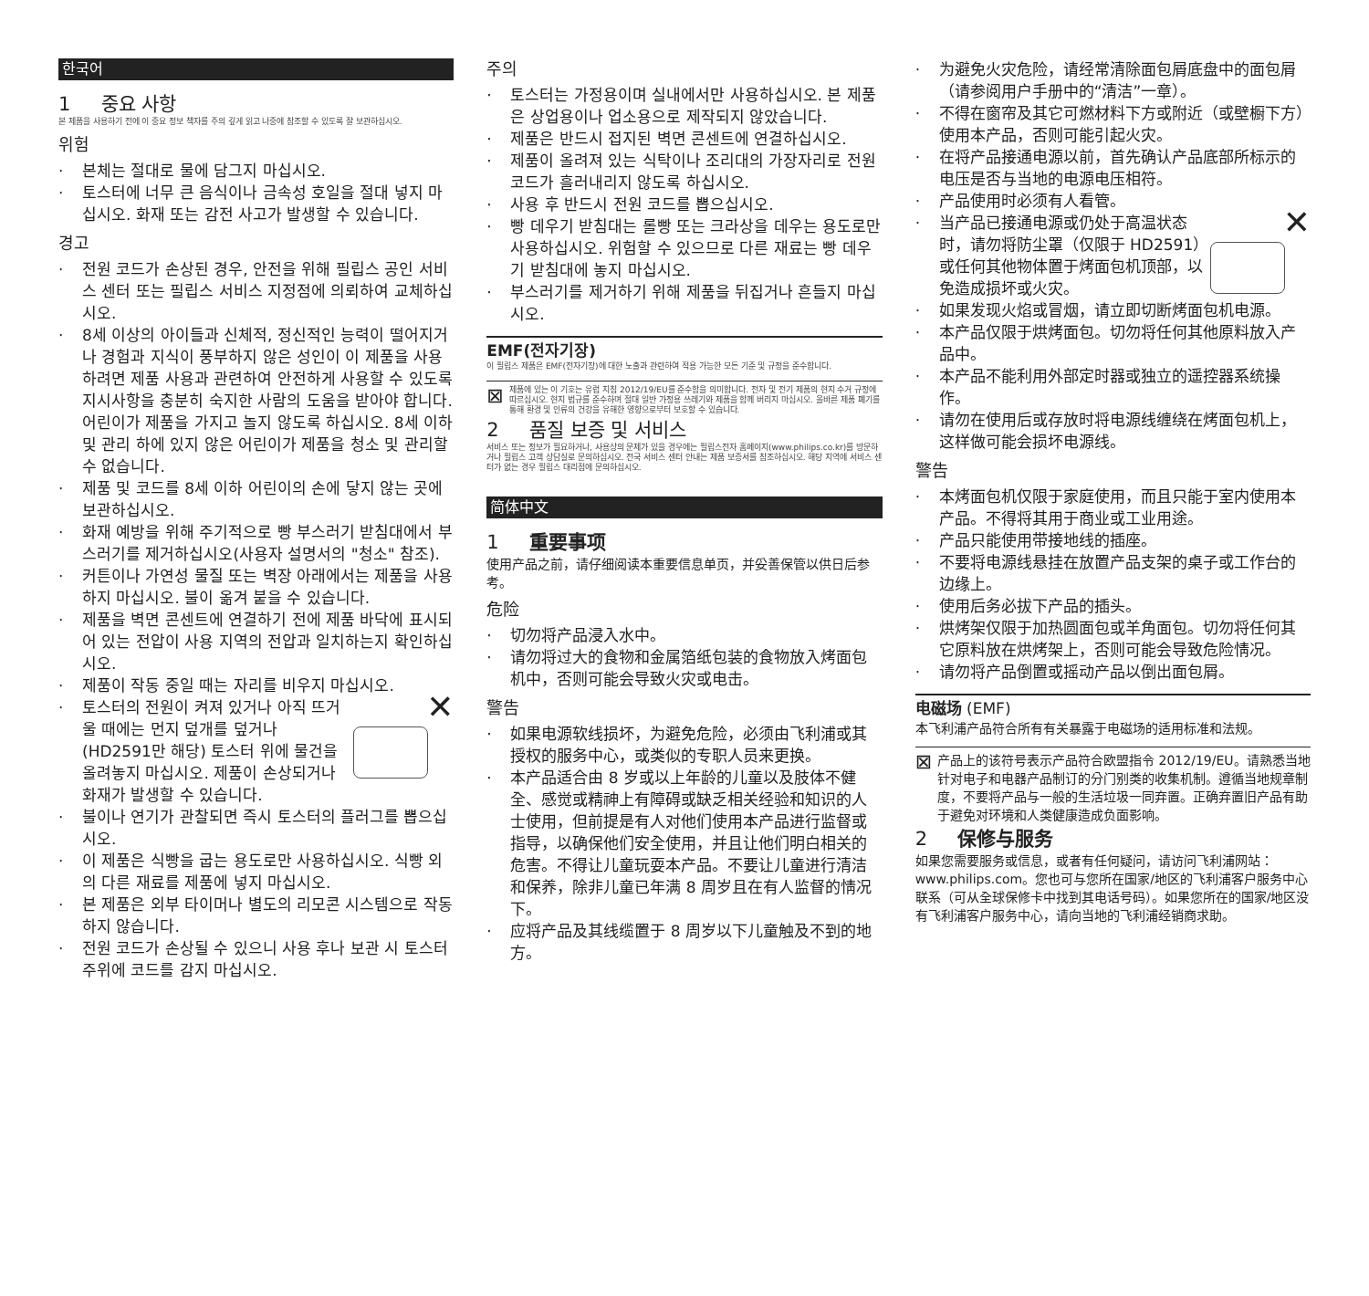한국어
1 중요 사항
본 제품을 사용하기 전에 이 중요 정보 책자를 주의 깊게 읽고 나중에 참조할 수 있도록 잘 보관하십시오.
위험
· 본체는 절대로 물에 담그지 마십시오.
· 토스터에 너무 큰 음식이나 금속성 호일을 절대 넣지 마십시오. 화재 또는 감전 사고가 발생할 수 있습니다.
경고
· 전원 코드가 손상된 경우, 안전을 위해 필립스 공인 서비스 센터 또는 필립스 서비스 지정점에 의뢰하여 교체하십시오.
· 8세 이상의 아이들과 신체적, 정신적인 능력이 떨어지거나 경험과 지식이 풍부하지 않은 성인이 이 제품을 사용하려면 제품 사용과 관련하여 안전하게 사용할 수 있도록 지시사항을 충분히 숙지한 사람의 도움을 받아야 합니다. 어린이가 제품을 가지고 놀지 않도록 하십시오. 8세 이하 및 관리 하에 있지 않은 어린이가 제품을 청소 및 관리할 수 없습니다.
· 제품 및 코드를 8세 이하 어린이의 손에 닿지 않는 곳에 보관하십시오.
· 화재 예방을 위해 주기적으로 빵 부스러기 받침대에서 부스러기를 제거하십시오(사용자 설명서의 "청소" 참조).
· 커튼이나 가연성 물질 또는 벽장 아래에서는 제품을 사용하지 마십시오. 불이 옮겨 붙을 수 있습니다.
· 제품을 벽면 콘센트에 연결하기 전에 제품 바닥에 표시되어 있는 전압이 사용 지역의 전압과 일치하는지 확인하십시오.
· 제품이 작동 중일 때는 자리를 비우지 마십시오.
·
✕
토스터의 전원이 켜져 있거나 아직 뜨거울 때에는 먼지 덮개를 덮거나 (HD2591만 해당) 토스터 위에 물건을 올려놓지 마십시오. 제품이 손상되거나 화재가 발생할 수 있습니다.
· 불이나 연기가 관찰되면 즉시 토스터의 플러그를 뽑으십시오.
· 이 제품은 식빵을 굽는 용도로만 사용하십시오. 식빵 외의 다른 재료를 제품에 넣지 마십시오.
· 본 제품은 외부 타이머나 별도의 리모콘 시스템으로 작동하지 않습니다.
· 전원 코드가 손상될 수 있으니 사용 후나 보관 시 토스터 주위에 코드를 감지 마십시오.
주의
· 토스터는 가정용이며 실내에서만 사용하십시오. 본 제품은 상업용이나 업소용으로 제작되지 않았습니다.
· 제품은 반드시 접지된 벽면 콘센트에 연결하십시오.
· 제품이 올려져 있는 식탁이나 조리대의 가장자리로 전원 코드가 흘러내리지 않도록 하십시오.
· 사용 후 반드시 전원 코드를 뽑으십시오.
· 빵 데우기 받침대는 롤빵 또는 크라상을 데우는 용도로만 사용하십시오. 위험할 수 있으므로 다른 재료는 빵 데우기 받침대에 놓지 마십시오.
· 부스러기를 제거하기 위해 제품을 뒤집거나 흔들지 마십시오.
EMF(전자기장)
이 필립스 제품은 EMF(전자기장)에 대한 노출과 관련하여 적용 가능한 모든 기준 및 규정을 준수합니다.
⊠
제품에 있는 이 기호는 유럽 지침 2012/19/EU를 준수함을 의미합니다. 전자 및 전기 제품의 현지 수거 규정에 따르십시오. 현지 법규를 준수하며 절대 일반 가정용 쓰레기와 제품을 함께 버리지 마십시오. 올바른 제품 폐기를 통해 환경 및 인류의 건강을 유해한 영향으로부터 보호할 수 있습니다.
2 품질 보증 및 서비스
서비스 또는 정보가 필요하거나, 사용상의 문제가 있을 경우에는 필립스전자 홈페이지(www.philips.co.kr)를 방문하거나 필립스 고객 상담실로 문의하십시오. 전국 서비스 센터 안내는 제품 보증서를 참조하십시오. 해당 지역에 서비스 센터가 없는 경우 필립스 대리점에 문의하십시오.
简体中文
1 重要事项
使用产品之前，请仔细阅读本重要信息单页，并妥善保管以供日后参考。
危险
· 切勿将产品浸入水中。
· 请勿将过大的食物和金属箔纸包装的食物放入烤面包机中，否则可能会导致火灾或电击。
警告
· 如果电源软线损坏，为避免危险，必须由飞利浦或其授权的服务中心，或类似的专职人员来更换。
· 本产品适合由 8 岁或以上年龄的儿童以及肢体不健全、感觉或精神上有障碍或缺乏相关经验和知识的人士使用，但前提是有人对他们使用本产品进行监督或指导，以确保他们安全使用，并且让他们明白相关的危害。不得让儿童玩耍本产品。不要让儿童进行清洁和保养，除非儿童已年满 8 周岁且在有人监督的情况下。
· 应将产品及其线缆置于 8 周岁以下儿童触及不到的地方。
· 为避免火灾危险，请经常清除面包屑底盘中的面包屑（请参阅用户手册中的“清洁”一章）。
· 不得在窗帘及其它可燃材料下方或附近（或壁橱下方）使用本产品，否则可能引起火灾。
· 在将产品接通电源以前，首先确认产品底部所标示的电压是否与当地的电源电压相符。
· 产品使用时必须有人看管。
·
✕
当产品已接通电源或仍处于高温状态时，请勿将防尘罩（仅限于 HD2591）或任何其他物体置于烤面包机顶部，以免造成损坏或火灾。
· 如果发现火焰或冒烟，请立即切断烤面包机电源。
· 本产品仅限于烘烤面包。切勿将任何其他原料放入产品中。
· 本产品不能利用外部定时器或独立的遥控器系统操作。
· 请勿在使用后或存放时将电源线缠绕在烤面包机上，这样做可能会损坏电源线。
警告
· 本烤面包机仅限于家庭使用，而且只能于室内使用本产品。不得将其用于商业或工业用途。
· 产品只能使用带接地线的插座。
· 不要将电源线悬挂在放置产品支架的桌子或工作台的边缘上。
· 使用后务必拔下产品的插头。
· 烘烤架仅限于加热圆面包或羊角面包。切勿将任何其它原料放在烘烤架上，否则可能会导致危险情况。
· 请勿将产品倒置或摇动产品以倒出面包屑。
电磁场 (EMF)
本飞利浦产品符合所有有关暴露于电磁场的适用标准和法规。
⊠
产品上的该符号表示产品符合欧盟指令 2012/19/EU。请熟悉当地针对电子和电器产品制订的分门别类的收集机制。遵循当地规章制度，不要将产品与一般的生活垃圾一同弃置。正确弃置旧产品有助于避免对环境和人类健康造成负面影响。
2 保修与服务
如果您需要服务或信息，或者有任何疑问，请访问飞利浦网站：www.philips.com。您也可与您所在国家/地区的飞利浦客户服务中心联系（可从全球保修卡中找到其电话号码）。如果您所在的国家/地区没有飞利浦客户服务中心，请向当地的飞利浦经销商求助。